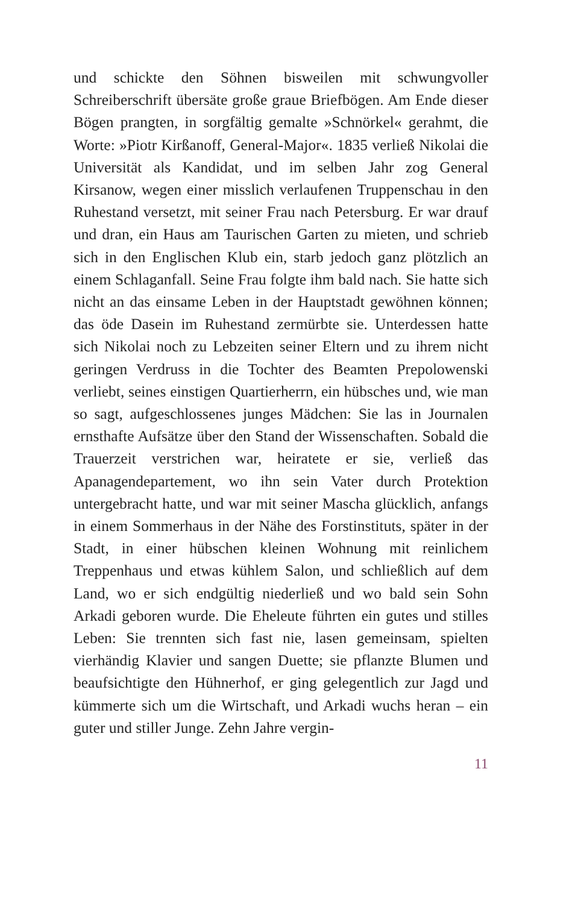und schickte den Söhnen bisweilen mit schwungvoller Schreiberschrift übersäte große graue Briefbögen. Am Ende dieser Bögen prangten, in sorgfältig gemalte »Schnörkel« gerahmt, die Worte: »Piotr Kirßanoff, General-Major«. 1835 verließ Nikolai die Universität als Kandidat, und im selben Jahr zog General Kirsanow, wegen einer misslich verlaufenen Truppenschau in den Ruhestand versetzt, mit seiner Frau nach Petersburg. Er war drauf und dran, ein Haus am Taurischen Garten zu mieten, und schrieb sich in den Englischen Klub ein, starb jedoch ganz plötzlich an einem Schlaganfall. Seine Frau folgte ihm bald nach. Sie hatte sich nicht an das einsame Leben in der Hauptstadt gewöhnen können; das öde Dasein im Ruhestand zermürbte sie. Unterdessen hatte sich Nikolai noch zu Lebzeiten seiner Eltern und zu ihrem nicht geringen Verdruss in die Tochter des Beamten Prepolowenski verliebt, seines einstigen Quartierherrn, ein hübsches und, wie man so sagt, aufgeschlossenes junges Mädchen: Sie las in Journalen ernsthafte Aufsätze über den Stand der Wissenschaften. Sobald die Trauerzeit verstrichen war, heiratete er sie, verließ das Apanagendepartement, wo ihn sein Vater durch Protektion untergebracht hatte, und war mit seiner Mascha glücklich, anfangs in einem Sommerhaus in der Nähe des Forstinstituts, später in der Stadt, in einer hübschen kleinen Wohnung mit reinlichem Treppenhaus und etwas kühlem Salon, und schließlich auf dem Land, wo er sich endgültig niederließ und wo bald sein Sohn Arkadi geboren wurde. Die Eheleute führten ein gutes und stilles Leben: Sie trennten sich fast nie, lasen gemeinsam, spielten vierhändig Klavier und sangen Duette; sie pflanzte Blumen und beaufsichtigte den Hühnerhof, er ging gelegentlich zur Jagd und kümmerte sich um die Wirtschaft, und Arkadi wuchs heran – ein guter und stiller Junge. Zehn Jahre vergin-
11